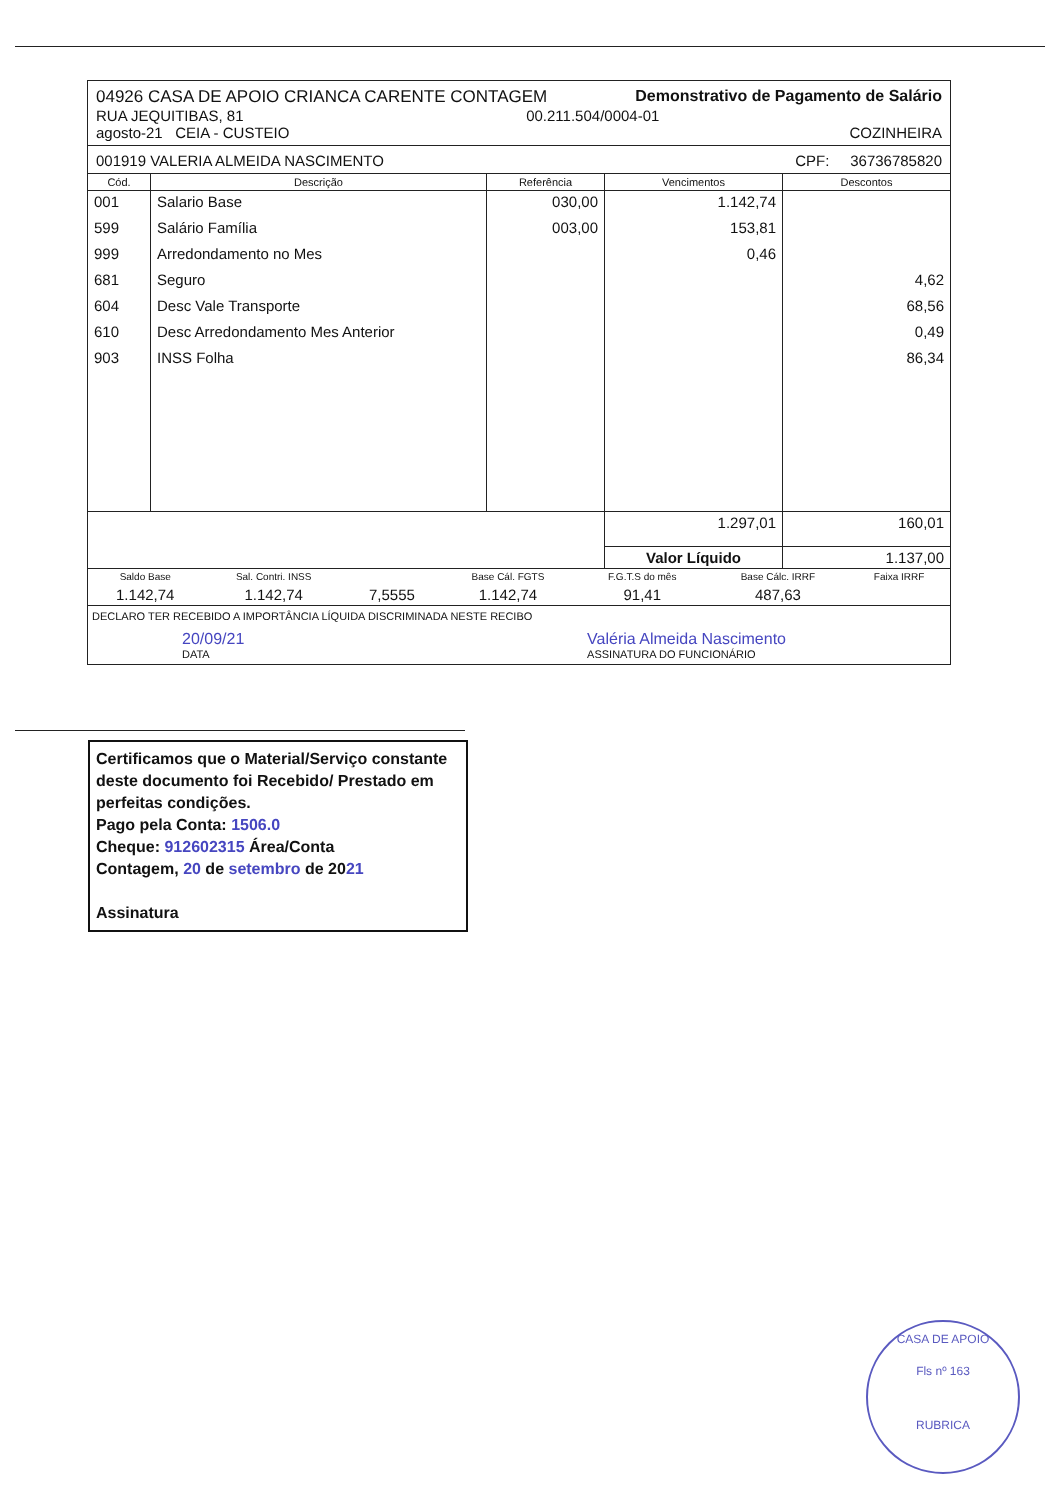04926 CASA DE APOIO CRIANCA CARENTE CONTAGEM Demonstrativo de Pagamento de Salário
RUA JEQUITIBAS, 81 00.211.504/0004-01
agosto-21 CEIA - CUSTEIO COZINHEIRA
001919 VALERIA ALMEIDA NASCIMENTO CPF: 36736785820
| Cód. | Descrição | Referência | Vencimentos | Descontos |
| --- | --- | --- | --- | --- |
| 001 | Salario Base | 030,00 | 1.142,74 | |
| 599 | Salário Família | 003,00 | 153,81 | |
| 999 | Arredondamento no Mes | | 0,46 | |
| 681 | Seguro | | | 4,62 |
| 604 | Desc Vale Transporte | | | 68,56 |
| 610 | Desc Arredondamento Mes Anterior | | | 0,49 |
| 903 | INSS Folha | | | 86,34 |
| | | | 1.297,01 | 160,01 |
| | | | Valor Líquido | 1.137,00 |
| Saldo Base | Sal. Contri. INSS | | Base Cál. FGTS | F.G.T.S do mês | Base Cálc. IRRF | Faixa IRRF |
| 1.142,74 | 1.142,74 | 7,5555 | 1.142,74 | 91,41 | 487,63 | |
DECLARO TER RECEBIDO A IMPORTÂNCIA LÍQUIDA DISCRIMINADA NESTE RECIBO
20/09/21
DATA Valéria Almeida Nascimento
ASSINATURA DO FUNCIONÁRIO
Certificamos que o Material/Serviço constante deste documento foi Recebido/ Prestado em perfeitas condições.
Pago pela Conta: 1506.0
Cheque: 912602315 Área/Conta
Contagem, 20 de setembro de 2021
Assinatura
CASA DE APOIO
Fls nº 163
RUBRICA